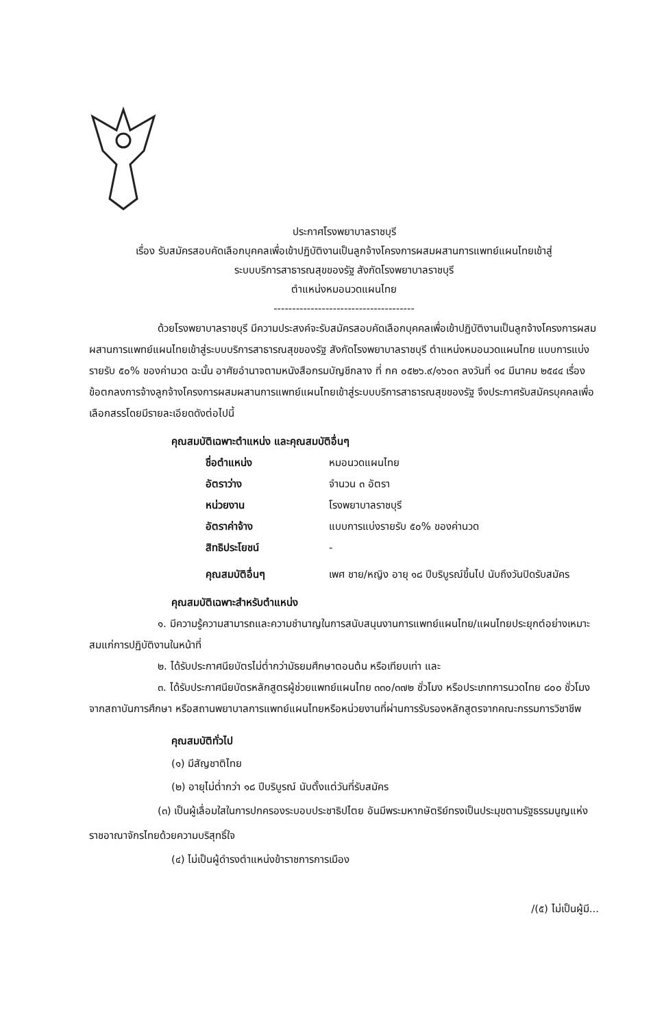ประกาศโรงพยาบาลราชบุรี
เรื่อง รับสมัครสอบคัดเลือกบุคคลเพื่อเข้าปฏิบัติงานเป็นลูกจ้างโครงการผสมผสานการแพทย์แผนไทยเข้าสู่
ระบบบริการสาธารณสุขของรัฐ สังกัดโรงพยาบาลราชบุรี
ตำแหน่งหมอนวดแผนไทย
--------------------------------------
ด้วยโรงพยาบาลราชบุรี มีความประสงค์จะรับสมัครสอบคัดเลือกบุคคลเพื่อเข้าปฏิบัติงานเป็นลูกจ้างโครงการผสมผสานการแพทย์แผนไทยเข้าสู่ระบบบริการสาธารณสุขของรัฐ สังกัดโรงพยาบาลราชบุรี ตำแหน่งหมอนวดแผนไทย แบบการแบ่งรายรับ ๕๐% ของค่านวด ฉะนั้น อาศัยอำนาจตามหนังสือกรมบัญชีกลาง ที่ กค ๐๕๒๖.๙/๑๖๐๓ ลงวันที่ ๑๔ มีนาคม ๒๕๔๔ เรื่อง ข้อตกลงการจ้างลูกจ้างโครงการผสมผสานการแพทย์แผนไทยเข้าสู่ระบบบริการสาธารณสุขของรัฐ จึงประกาศรับสมัครบุคคลเพื่อเลือกสรรโดยมีรายละเอียดดังต่อไปนี้
คุณสมบัติเฉพาะตำแหน่ง และคุณสมบัติอื่นๆ
ชื่อตำแหน่ง หมอนวดแผนไทย
อัตราว่าง จำนวน ๓ อัตรา
หน่วยงาน โรงพยาบาลราชบุรี
อัตราค่าจ้าง แบบการแบ่งรายรับ ๕๐% ของค่านวด
สิทธิประโยชน์ -
คุณสมบัติอื่นๆ เพศ ชาย/หญิง อายุ ๑๘ ปีบริบูรณ์ขึ้นไป นับถึงวันปิดรับสมัคร
คุณสมบัติเฉพาะสำหรับตำแหน่ง
๑. มีความรู้ความสามารถและความชำนาญในการสนับสนุนงานการแพทย์แผนไทย/แผนไทยประยุกต์อย่างเหมาะสมแก่การปฏิบัติงานในหน้าที่
๒. ได้รับประกาศนียบัตรไม่ต่ำกว่ามัธยมศึกษาตอนต้น หรือเทียบเท่า และ
๓. ได้รับประกาศนียบัตรหลักสูตรผู้ช่วยแพทย์แผนไทย ๓๓๐/๓๗๒ ชั่วโมง หรือประเภทการนวดไทย ๘๐๐ ชั่วโมงจากสถาบันการศึกษา หรือสถานพยาบาลการแพทย์แผนไทยหรือหน่วยงานที่ผ่านการรับรองหลักสูตรจากคณะกรรมการวิชาชีพ
คุณสมบัติทั่วไป
(๑) มีสัญชาติไทย
(๒) อายุไม่ต่ำกว่า ๑๘ ปีบริบูรณ์ นับตั้งแต่วันที่รับสมัคร
(๓) เป็นผู้เลื่อมใสในการปกครองระบอบประชาธิปไตย อันมีพระมหากษัตริย์ทรงเป็นประมุขตามรัฐธรรมนูญแห่งราชอาณาจักรไทยด้วยความบริสุทธิ์ใจ
(๔) ไม่เป็นผู้ดำรงตำแหน่งข้าราชการการเมือง
/(๕) ไม่เป็นผู้มี...